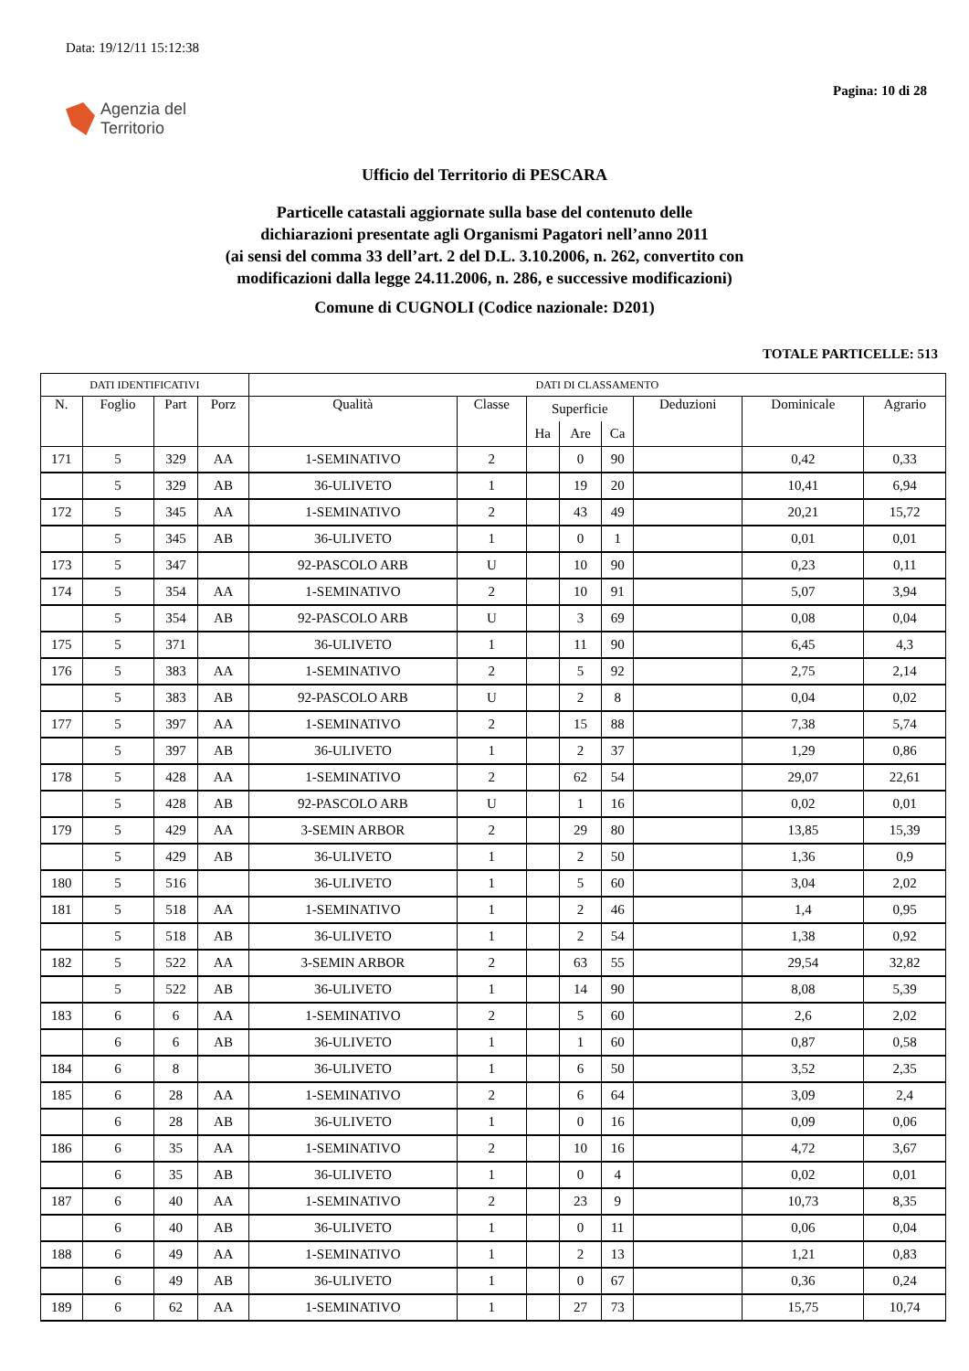Data: 19/12/11 15:12:38
Agenzia del
Territorio
Pagina: 10 di 28
Ufficio del Territorio di PESCARA
Particelle catastali aggiornate sulla base del contenuto delle
dichiarazioni presentate agli Organismi Pagatori nell’anno 2011
(ai sensi del comma 33 dell’art. 2 del D.L. 3.10.2006, n. 262, convertito con
modificazioni dalla legge 24.11.2006, n. 286, e successive modificazioni)
Comune di CUGNOLI (Codice nazionale: D201)
TOTALE PARTICELLE: 513
| DATI IDENTIFICATIVI | | | | DATI DI CLASSAMENTO | | | | | | | |
| --- | --- | --- | --- | --- | --- | --- | --- | --- | --- | --- | --- |
| N. | Foglio | Part | Porz | Qualità | Classe | Superficie | | | Deduzioni | Dominicale | Agrario |
| | | | | | | Ha | Are | Ca | | | |
| 171 | 5 | 329 | AA | 1-SEMINATIVO | 2 | | 0 | 90 | | 0,42 | 0,33 |
| | 5 | 329 | AB | 36-ULIVETO | 1 | | 19 | 20 | | 10,41 | 6,94 |
| 172 | 5 | 345 | AA | 1-SEMINATIVO | 2 | | 43 | 49 | | 20,21 | 15,72 |
| | 5 | 345 | AB | 36-ULIVETO | 1 | | 0 | 1 | | 0,01 | 0,01 |
| 173 | 5 | 347 | | 92-PASCOLO ARB | U | | 10 | 90 | | 0,23 | 0,11 |
| 174 | 5 | 354 | AA | 1-SEMINATIVO | 2 | | 10 | 91 | | 5,07 | 3,94 |
| | 5 | 354 | AB | 92-PASCOLO ARB | U | | 3 | 69 | | 0,08 | 0,04 |
| 175 | 5 | 371 | | 36-ULIVETO | 1 | | 11 | 90 | | 6,45 | 4,3 |
| 176 | 5 | 383 | AA | 1-SEMINATIVO | 2 | | 5 | 92 | | 2,75 | 2,14 |
| | 5 | 383 | AB | 92-PASCOLO ARB | U | | 2 | 8 | | 0,04 | 0,02 |
| 177 | 5 | 397 | AA | 1-SEMINATIVO | 2 | | 15 | 88 | | 7,38 | 5,74 |
| | 5 | 397 | AB | 36-ULIVETO | 1 | | 2 | 37 | | 1,29 | 0,86 |
| 178 | 5 | 428 | AA | 1-SEMINATIVO | 2 | | 62 | 54 | | 29,07 | 22,61 |
| | 5 | 428 | AB | 92-PASCOLO ARB | U | | 1 | 16 | | 0,02 | 0,01 |
| 179 | 5 | 429 | AA | 3-SEMIN ARBOR | 2 | | 29 | 80 | | 13,85 | 15,39 |
| | 5 | 429 | AB | 36-ULIVETO | 1 | | 2 | 50 | | 1,36 | 0,9 |
| 180 | 5 | 516 | | 36-ULIVETO | 1 | | 5 | 60 | | 3,04 | 2,02 |
| 181 | 5 | 518 | AA | 1-SEMINATIVO | 1 | | 2 | 46 | | 1,4 | 0,95 |
| | 5 | 518 | AB | 36-ULIVETO | 1 | | 2 | 54 | | 1,38 | 0,92 |
| 182 | 5 | 522 | AA | 3-SEMIN ARBOR | 2 | | 63 | 55 | | 29,54 | 32,82 |
| | 5 | 522 | AB | 36-ULIVETO | 1 | | 14 | 90 | | 8,08 | 5,39 |
| 183 | 6 | 6 | AA | 1-SEMINATIVO | 2 | | 5 | 60 | | 2,6 | 2,02 |
| | 6 | 6 | AB | 36-ULIVETO | 1 | | 1 | 60 | | 0,87 | 0,58 |
| 184 | 6 | 8 | | 36-ULIVETO | 1 | | 6 | 50 | | 3,52 | 2,35 |
| 185 | 6 | 28 | AA | 1-SEMINATIVO | 2 | | 6 | 64 | | 3,09 | 2,4 |
| | 6 | 28 | AB | 36-ULIVETO | 1 | | 0 | 16 | | 0,09 | 0,06 |
| 186 | 6 | 35 | AA | 1-SEMINATIVO | 2 | | 10 | 16 | | 4,72 | 3,67 |
| | 6 | 35 | AB | 36-ULIVETO | 1 | | 0 | 4 | | 0,02 | 0,01 |
| 187 | 6 | 40 | AA | 1-SEMINATIVO | 2 | | 23 | 9 | | 10,73 | 8,35 |
| | 6 | 40 | AB | 36-ULIVETO | 1 | | 0 | 11 | | 0,06 | 0,04 |
| 188 | 6 | 49 | AA | 1-SEMINATIVO | 1 | | 2 | 13 | | 1,21 | 0,83 |
| | 6 | 49 | AB | 36-ULIVETO | 1 | | 0 | 67 | | 0,36 | 0,24 |
| 189 | 6 | 62 | AA | 1-SEMINATIVO | 1 | | 27 | 73 | | 15,75 | 10,74 |